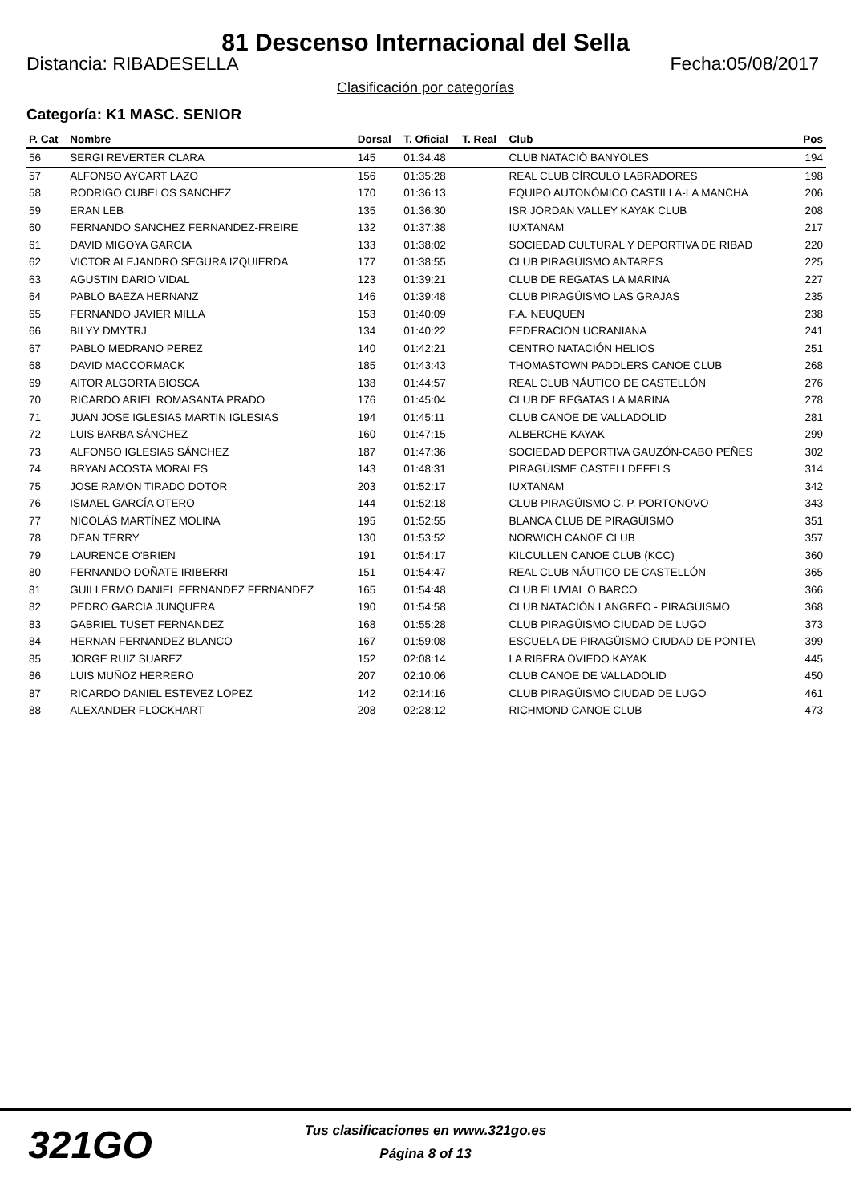81 Descenso Internacional del Sella
Distancia: RIBADESELLA Fecha:05/08/2017
Clasificación por categorías
Categoría: K1 MASC. SENIOR
| P. Cat | Nombre | Dorsal | T. Oficial | T. Real | Club | Pos |
| --- | --- | --- | --- | --- | --- | --- |
| 56 | SERGI REVERTER CLARA | 145 | 01:34:48 | | CLUB NATACIÓ BANYOLES | 194 |
| 57 | ALFONSO AYCART LAZO | 156 | 01:35:28 | | REAL CLUB CÍRCULO LABRADORES | 198 |
| 58 | RODRIGO CUBELOS SANCHEZ | 170 | 01:36:13 | | EQUIPO AUTONÓMICO CASTILLA-LA MANCHA | 206 |
| 59 | ERAN LEB | 135 | 01:36:30 | | ISR JORDAN VALLEY KAYAK CLUB | 208 |
| 60 | FERNANDO SANCHEZ FERNANDEZ-FREIRE | 132 | 01:37:38 | | IUXTANAM | 217 |
| 61 | DAVID MIGOYA GARCIA | 133 | 01:38:02 | | SOCIEDAD CULTURAL Y DEPORTIVA DE RIBAD | 220 |
| 62 | VICTOR ALEJANDRO SEGURA IZQUIERDA | 177 | 01:38:55 | | CLUB PIRAGÜISMO ANTARES | 225 |
| 63 | AGUSTIN DARIO VIDAL | 123 | 01:39:21 | | CLUB DE REGATAS LA MARINA | 227 |
| 64 | PABLO BAEZA HERNANZ | 146 | 01:39:48 | | CLUB PIRAGÜISMO LAS GRAJAS | 235 |
| 65 | FERNANDO JAVIER MILLA | 153 | 01:40:09 | | F.A. NEUQUEN | 238 |
| 66 | BILYY DMYTRJ | 134 | 01:40:22 | | FEDERACION UCRANIANA | 241 |
| 67 | PABLO MEDRANO PEREZ | 140 | 01:42:21 | | CENTRO NATACIÓN HELIOS | 251 |
| 68 | DAVID MACCORMACK | 185 | 01:43:43 | | THOMASTOWN PADDLERS CANOE CLUB | 268 |
| 69 | AITOR ALGORTA BIOSCA | 138 | 01:44:57 | | REAL CLUB NÁUTICO DE CASTELLÓN | 276 |
| 70 | RICARDO ARIEL ROMASANTA PRADO | 176 | 01:45:04 | | CLUB DE REGATAS LA MARINA | 278 |
| 71 | JUAN JOSE IGLESIAS MARTIN IGLESIAS | 194 | 01:45:11 | | CLUB CANOE DE VALLADOLID | 281 |
| 72 | LUIS BARBA SÁNCHEZ | 160 | 01:47:15 | | ALBERCHE KAYAK | 299 |
| 73 | ALFONSO IGLESIAS SÁNCHEZ | 187 | 01:47:36 | | SOCIEDAD DEPORTIVA GAUZÓN-CABO PEÑES | 302 |
| 74 | BRYAN ACOSTA MORALES | 143 | 01:48:31 | | PIRAGÜISME CASTELLDEFELS | 314 |
| 75 | JOSE RAMON TIRADO DOTOR | 203 | 01:52:17 | | IUXTANAM | 342 |
| 76 | ISMAEL GARCÍA OTERO | 144 | 01:52:18 | | CLUB PIRAGÜISMO C. P. PORTONOVO | 343 |
| 77 | NICOLÁS MARTÍNEZ MOLINA | 195 | 01:52:55 | | BLANCA CLUB DE PIRAGÜISMO | 351 |
| 78 | DEAN TERRY | 130 | 01:53:52 | | NORWICH CANOE CLUB | 357 |
| 79 | LAURENCE O'BRIEN | 191 | 01:54:17 | | KILCULLEN CANOE CLUB (KCC) | 360 |
| 80 | FERNANDO DOÑATE IRIBERRI | 151 | 01:54:47 | | REAL CLUB NÁUTICO DE CASTELLÓN | 365 |
| 81 | GUILLERMO DANIEL FERNANDEZ FERNANDEZ | 165 | 01:54:48 | | CLUB FLUVIAL O BARCO | 366 |
| 82 | PEDRO GARCIA JUNQUERA | 190 | 01:54:58 | | CLUB NATACIÓN LANGREO - PIRAGÜISMO | 368 |
| 83 | GABRIEL TUSET FERNANDEZ | 168 | 01:55:28 | | CLUB PIRAGÜISMO CIUDAD DE LUGO | 373 |
| 84 | HERNAN FERNANDEZ BLANCO | 167 | 01:59:08 | | ESCUELA DE PIRAGÜISMO CIUDAD DE PONTE\ | 399 |
| 85 | JORGE RUIZ SUAREZ | 152 | 02:08:14 | | LA RIBERA OVIEDO KAYAK | 445 |
| 86 | LUIS MUÑOZ HERRERO | 207 | 02:10:06 | | CLUB CANOE DE VALLADOLID | 450 |
| 87 | RICARDO DANIEL ESTEVEZ LOPEZ | 142 | 02:14:16 | | CLUB PIRAGÜISMO CIUDAD DE LUGO | 461 |
| 88 | ALEXANDER FLOCKHART | 208 | 02:28:12 | | RICHMOND CANOE CLUB | 473 |
321GO
Tus clasificaciones en www.321go.es
Página 8 of 13